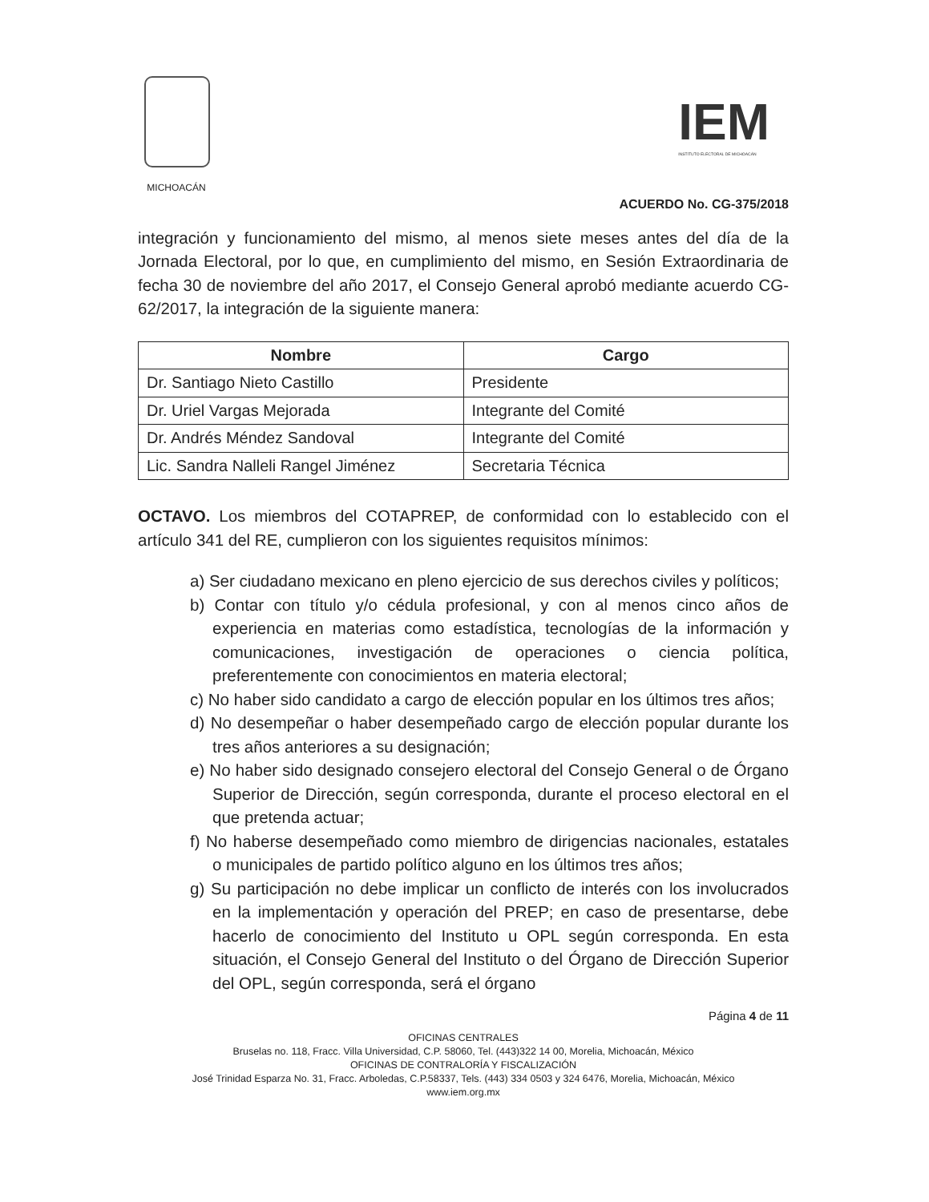MICHOACÁN
IEM
INSTITUTO ELECTORAL DE MICHOACÁN
ACUERDO No. CG-375/2018
integración y funcionamiento del mismo, al menos siete meses antes del día de la Jornada Electoral, por lo que, en cumplimiento del mismo, en Sesión Extraordinaria de fecha 30 de noviembre del año 2017, el Consejo General aprobó mediante acuerdo CG-62/2017, la integración de la siguiente manera:
| Nombre | Cargo |
| --- | --- |
| Dr. Santiago Nieto Castillo | Presidente |
| Dr. Uriel Vargas Mejorada | Integrante del Comité |
| Dr. Andrés Méndez Sandoval | Integrante del Comité |
| Lic. Sandra Nalleli Rangel Jiménez | Secretaria Técnica |
OCTAVO. Los miembros del COTAPREP, de conformidad con lo establecido con el artículo 341 del RE, cumplieron con los siguientes requisitos mínimos:
a) Ser ciudadano mexicano en pleno ejercicio de sus derechos civiles y políticos;
b) Contar con título y/o cédula profesional, y con al menos cinco años de experiencia en materias como estadística, tecnologías de la información y comunicaciones, investigación de operaciones o ciencia política, preferentemente con conocimientos en materia electoral;
c) No haber sido candidato a cargo de elección popular en los últimos tres años;
d) No desempeñar o haber desempeñado cargo de elección popular durante los tres años anteriores a su designación;
e) No haber sido designado consejero electoral del Consejo General o de Órgano Superior de Dirección, según corresponda, durante el proceso electoral en el que pretenda actuar;
f) No haberse desempeñado como miembro de dirigencias nacionales, estatales o municipales de partido político alguno en los últimos tres años;
g) Su participación no debe implicar un conflicto de interés con los involucrados en la implementación y operación del PREP; en caso de presentarse, debe hacerlo de conocimiento del Instituto u OPL según corresponda. En esta situación, el Consejo General del Instituto o del Órgano de Dirección Superior del OPL, según corresponda, será el órgano
Página 4 de 11
OFICINAS CENTRALES
Bruselas no. 118, Fracc. Villa Universidad, C.P. 58060, Tel. (443)322 14 00, Morelia, Michoacán, México
OFICINAS DE CONTRALORÍA Y FISCALIZACIÓN
José Trinidad Esparza No. 31, Fracc. Arboledas, C.P.58337, Tels. (443) 334 0503 y 324 6476, Morelia, Michoacán, México
www.iem.org.mx